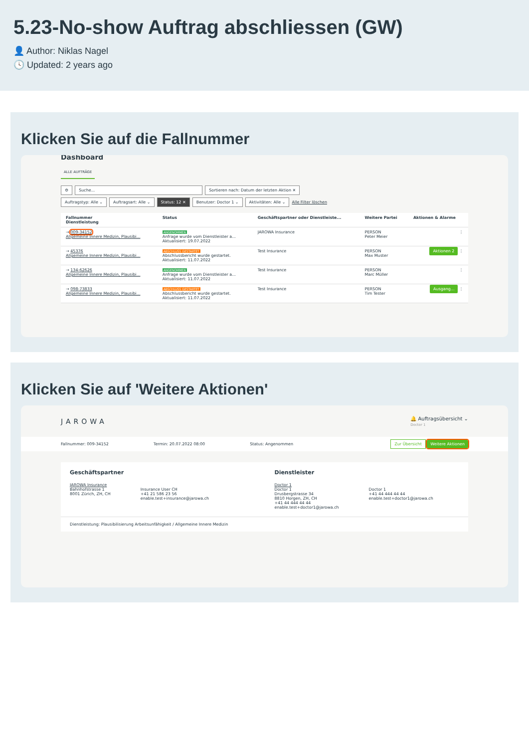5.23-No-show Auftrag abschliessen (GW)
👤 Author: Niklas Nagel
🕓 Updated: 2 years ago
Klicken Sie auf die Fallnummer
Dashboard
ALLE AUFTRÄGE
⚙ Suche... Sortieren nach: Datum der letzten Aktion ✕
Auftragstyp: Alle ⌄ Auftragsart: Alle ⌄ Status: 12 ✕ Benutzer: Doctor 1 ⌄ Aktivitäten: Alle ⌄ Alle Filter löschen
| Fallnummer Dienstleistung | Status | Geschäftspartner oder Dienstleiste... | Weitere Partei | Aktionen & Alarme |
| --- | --- | --- | --- | --- |
| → 009-34152 Allgemeine Innere Medizin, Plausibi... | ANGENOMMEN Anfrage wurde vom Dienstleister a... Aktualisiert: 19.07.2022 | JAROWA Insurance | PERSON Peter Meier | ⋮ |
| → 45376 Allgemeine Innere Medizin, Plausibi... | ABSCHLUSS GESTARTET Abschlussbericht wurde gestartet. Aktualisiert: 11.07.2022 | Test Insurance | PERSON Max Muster | Aktionen 2 ⋮ |
| → 134-62626 Allgemeine Innere Medizin, Plausibi... | ANGENOMMEN Anfrage wurde vom Dienstleister a... Aktualisiert: 11.07.2022 | Test Insurance | PERSON Marc Müller | ⋮ |
| → 098-73833 Allgemeine Innere Medizin, Plausibi... | ABSCHLUSS GESTARTET Abschlussbericht wurde gestartet. Aktualisiert: 11.07.2022 | Test Insurance | PERSON Tim Tester | Ausgang... ⋮ |
Klicken Sie auf 'Weitere Aktionen'
JAROWA 🔔 Auftragsübersicht ⌄
Doctor 1
Fallnummer: 009-34152 Termin: 20.07.2022 08:00 Status: Angenommen Zur Übersicht Weitere Aktionen
Geschäftspartner
JAROWA Insurance
Bahnhofstrasse 1
8001 Zürich, ZH, CH
Insurance User CH
+41 21 586 23 56
enable.test+insurance@jarowa.ch
Dienstleister
Doctor 1
Doctor 1
Drusbergstrasse 34
8810 Horgen, ZH, CH
+41 44 444 44 44
enable.test+doctor1@jarowa.ch
Doctor 1
+41 44 444 44 44
enable.test+doctor1@jarowa.ch
Dienstleistung: Plausibilisierung Arbeitsunfähigkeit / Allgemeine Innere Medizin